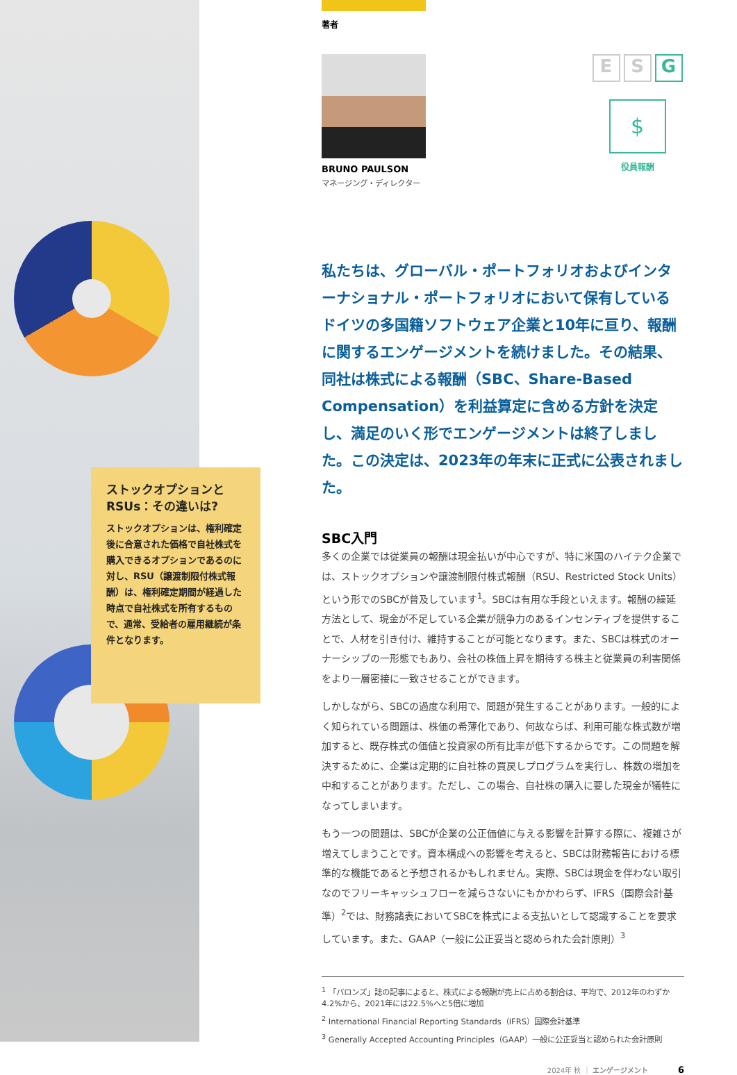ストックオプションと RSUs：その違いは?
ストックオプションは、権利確定後に合意された価格で自社株式を購入できるオプションであるのに対し、RSU（譲渡制限付株式報酬）は、権利確定期間が経過した時点で自社株式を所有するもので、通常、受給者の雇用継続が条件となります。
著者
BRUNO PAULSON
マネージング・ディレクター
E S G
$
役員報酬
私たちは、グローバル・ポートフォリオおよびインターナショナル・ポートフォリオにおいて保有しているドイツの多国籍ソフトウェア企業と10年に亘り、報酬に関するエンゲージメントを続けました。その結果、同社は株式による報酬（SBC、Share-Based Compensation）を利益算定に含める方針を決定し、満足のいく形でエンゲージメントは終了しました。この決定は、2023年の年末に正式に公表されました。
SBC入門
多くの企業では従業員の報酬は現金払いが中心ですが、特に米国のハイテク企業では、ストックオプションや譲渡制限付株式報酬（RSU、Restricted Stock Units）という形でのSBCが普及しています<sup>1</sup>。SBCは有用な手段といえます。報酬の繰延方法として、現金が不足している企業が競争力のあるインセンティブを提供することで、人材を引き付け、維持することが可能となります。また、SBCは株式のオーナーシップの一形態でもあり、会社の株価上昇を期待する株主と従業員の利害関係をより一層密接に一致させることができます。
しかしながら、SBCの過度な利用で、問題が発生することがあります。一般的によく知られている問題は、株価の希薄化であり、何故ならば、利用可能な株式数が増加すると、既存株式の価値と投資家の所有比率が低下するからです。この問題を解決するために、企業は定期的に自社株の買戻しプログラムを実行し、株数の増加を中和することがあります。ただし、この場合、自社株の購入に要した現金が犠牲になってしまいます。
もう一つの問題は、SBCが企業の公正価値に与える影響を計算する際に、複雑さが増えてしまうことです。資本構成への影響を考えると、SBCは財務報告における標準的な機能であると予想されるかもしれません。実際、SBCは現金を伴わない取引なのでフリーキャッシュフローを減らさないにもかかわらず、IFRS（国際会計基準）<sup>2</sup>では、財務諸表においてSBCを株式による支払いとして認識することを要求しています。また、GAAP（一般に公正妥当と認められた会計原則）<sup>3</sup>
<sup>1</sup> 「バロンズ」誌の記事によると、株式による報酬が売上に占める割合は、平均で、2012年のわずか4.2%から、2021年には22.5%へと5倍に増加
<sup>2</sup> International Financial Reporting Standards（IFRS）国際会計基準
<sup>3</sup> Generally Accepted Accounting Principles（GAAP）一般に公正妥当と認められた会計原則
2024年 秋 ｜ エンゲージメント 6